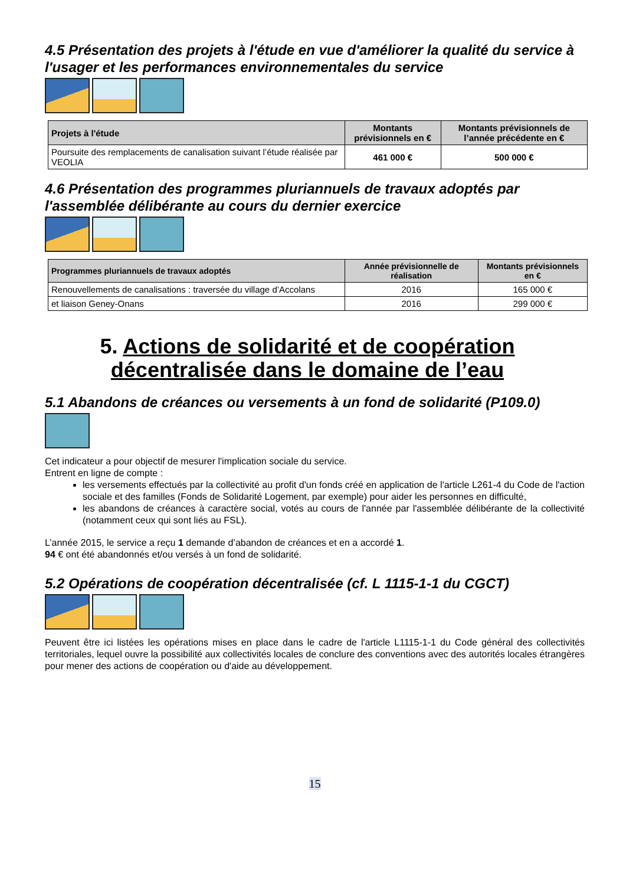4.5 Présentation des projets à l'étude en vue d'améliorer la qualité du service à l'usager et les performances environnementales du service
| Projets à l'étude | Montants prévisionnels en € | Montants prévisionnels de l’année précédente en € |
| --- | --- | --- |
| Poursuite des remplacements de canalisation suivant l’étude réalisée par VEOLIA | 461 000 € | 500 000 € |
4.6 Présentation des programmes pluriannuels de travaux adoptés par l'assemblée délibérante au cours du dernier exercice
| Programmes pluriannuels de travaux adoptés | Année prévisionnelle de réalisation | Montants prévisionnels en € |
| --- | --- | --- |
| Renouvellements de canalisations : traversée du village d’Accolans | 2016 | 165 000 € |
| et liaison Geney-Onans | 2016 | 299 000 € |
5. Actions de solidarité et de coopération décentralisée dans le domaine de l’eau
5.1 Abandons de créances ou versements à un fond de solidarité (P109.0)
Cet indicateur a pour objectif de mesurer l'implication sociale du service.
Entrent en ligne de compte :
les versements effectués par la collectivité au profit d'un fonds créé en application de l'article L261-4 du Code de l'action sociale et des familles (Fonds de Solidarité Logement, par exemple) pour aider les personnes en difficulté,
les abandons de créances à caractère social, votés au cours de l'année par l'assemblée délibérante de la collectivité (notamment ceux qui sont liés au FSL).
L’année 2015, le service a reçu 1 demande d’abandon de créances et en a accordé 1.
94 € ont été abandonnés et/ou versés à un fond de solidarité.
5.2 Opérations de coopération décentralisée (cf. L 1115-1-1 du CGCT)
Peuvent être ici listées les opérations mises en place dans le cadre de l'article L1115-1-1 du Code général des collectivités territoriales, lequel ouvre la possibilité aux collectivités locales de conclure des conventions avec des autorités locales étrangères pour mener des actions de coopération ou d'aide au développement.
15